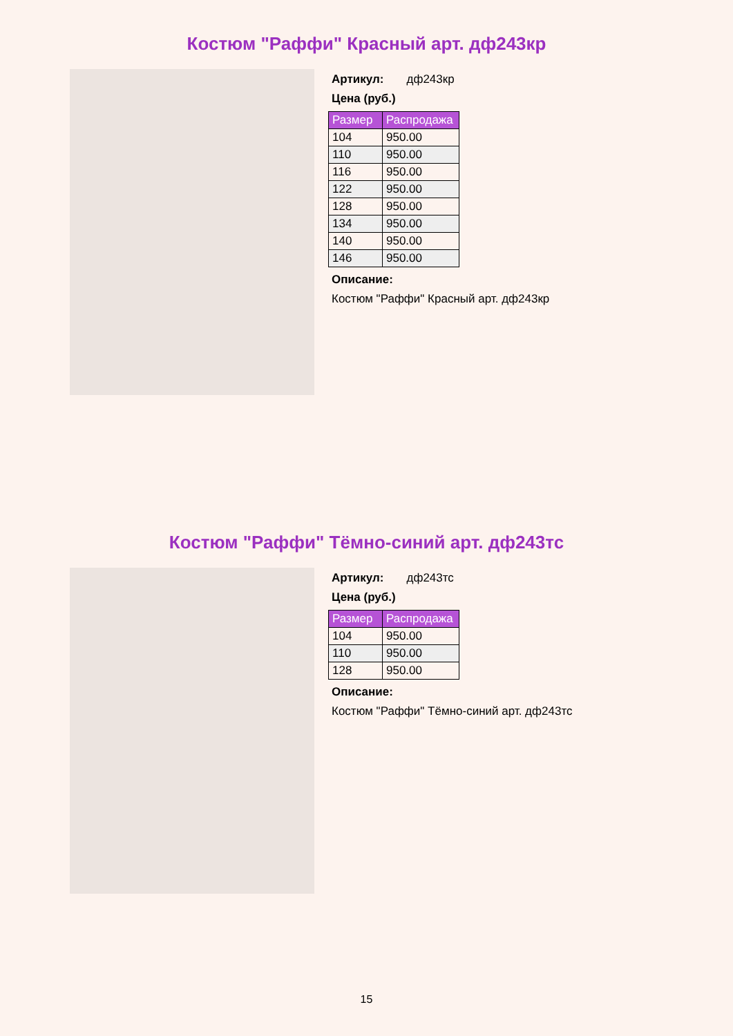Костюм "Раффи" Красный арт. дф243кр
Артикул: дф243кр
Цена (руб.)
| Размер | Распродажа |
| --- | --- |
| 104 | 950.00 |
| 110 | 950.00 |
| 116 | 950.00 |
| 122 | 950.00 |
| 128 | 950.00 |
| 134 | 950.00 |
| 140 | 950.00 |
| 146 | 950.00 |
Описание:
Костюм "Раффи" Красный арт. дф243кр
Костюм "Раффи" Тёмно-синий арт. дф243тс
Артикул: дф243тс
Цена (руб.)
| Размер | Распродажа |
| --- | --- |
| 104 | 950.00 |
| 110 | 950.00 |
| 128 | 950.00 |
Описание:
Костюм "Раффи" Тёмно-синий арт. дф243тс
15